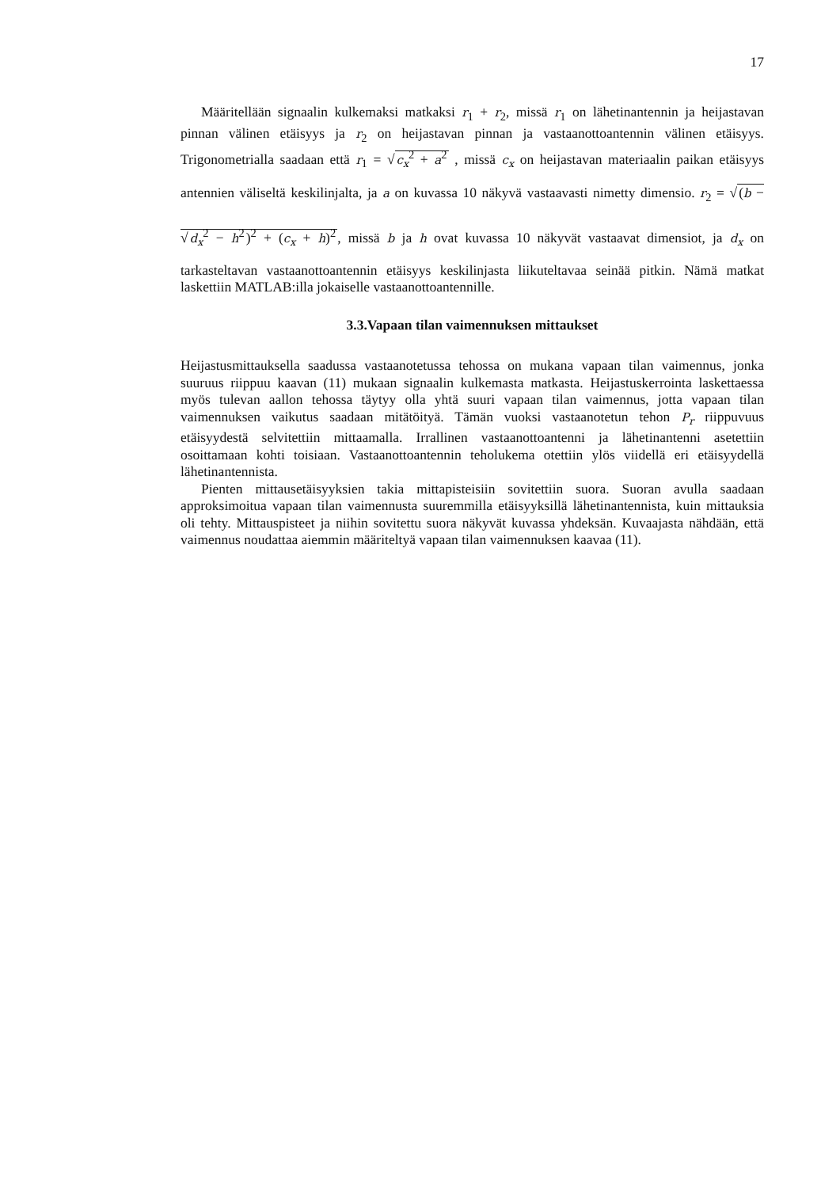17
Määritellään signaalin kulkemaksi matkaksi r<sub>1</sub> + r<sub>2</sub>, missä r<sub>1</sub> on lähetinantennin ja heijastavan pinnan välinen etäisyys ja r<sub>2</sub> on heijastavan pinnan ja vastaanottoantennin välinen etäisyys. Trigonometrialla saadaan että r<sub>1</sub> = √c<sub>x</sub><sup>2</sup> + a<sup>2</sup> , missä c<sub>x</sub> on heijastavan materiaalin paikan etäisyys antennien väliseltä keskilinjalta, ja a on kuvassa 10 näkyvä vastaavasti nimetty dimensio. r<sub>2</sub> = √(b − √d<sub>x</sub><sup>2</sup> − h<sup>2</sup>)<sup>2</sup> + (c<sub>x</sub> + h)<sup>2</sup>, missä b ja h ovat kuvassa 10 näkyvät vastaavat dimensiot, ja d<sub>x</sub> on tarkasteltavan vastaanottoantennin etäisyys keskilinjasta liikuteltavaa seinää pitkin. Nämä matkat laskettiin MATLAB:illa jokaiselle vastaanottoantennille.
3.3.Vapaan tilan vaimennuksen mittaukset
Heijastusmittauksella saadussa vastaanotetussa tehossa on mukana vapaan tilan vaimennus, jonka suuruus riippuu kaavan (11) mukaan signaalin kulkemasta matkasta. Heijastuskerrointa laskettaessa myös tulevan aallon tehossa täytyy olla yhtä suuri vapaan tilan vaimennus, jotta vapaan tilan vaimennuksen vaikutus saadaan mitätöityä. Tämän vuoksi vastaanotetun tehon P<sub>r</sub> riippuvuus etäisyydestä selvitettiin mittaamalla. Irrallinen vastaanottoantenni ja lähetinantenni asetettiin osoittamaan kohti toisiaan. Vastaanottoantennin teholukema otettiin ylös viidellä eri etäisyydellä lähetinantennista.
Pienten mittausetäisyyksien takia mittapisteisiin sovitettiin suora. Suoran avulla saadaan approksimoitua vapaan tilan vaimennusta suuremmilla etäisyyksillä lähetinantennista, kuin mittauksia oli tehty. Mittauspisteet ja niihin sovitettu suora näkyvät kuvassa yhdeksän. Kuvaajasta nähdään, että vaimennus noudattaa aiemmin määriteltyä vapaan tilan vaimennuksen kaavaa (11).